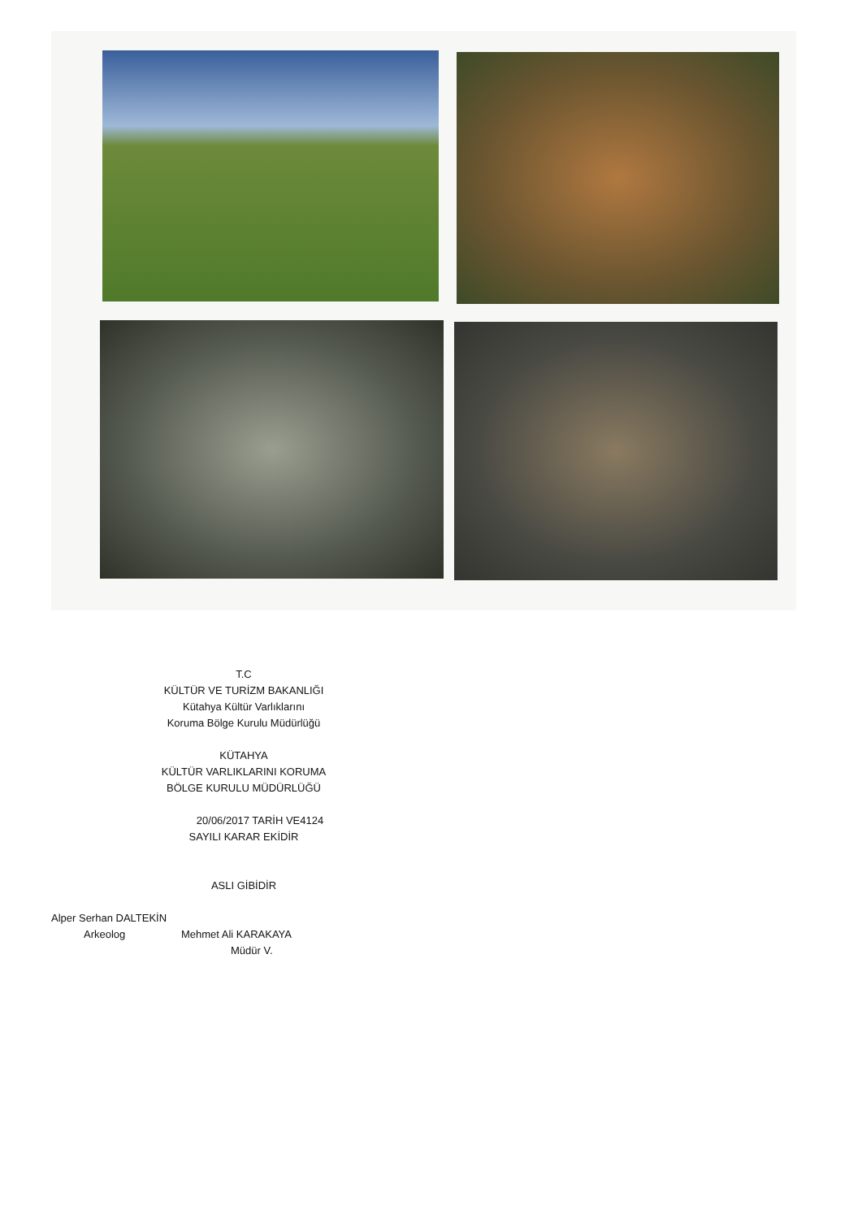T.C
KÜLTÜR VE TURİZM BAKANLIĞI
Kütahya Kültür Varlıklarını
Koruma Bölge Kurulu Müdürlüğü
KÜTAHYA
KÜLTÜR VARLIKLARINI KORUMA
BÖLGE KURULU MÜDÜRLÜĞÜ
20/06/2017 TARİH VE4124
SAYILI KARAR EKİDİR
ASLI GİBİDİR
Alper Serhan DALTEKİN
Arkeolog Mehmet Ali KARAKAYA
Müdür V.